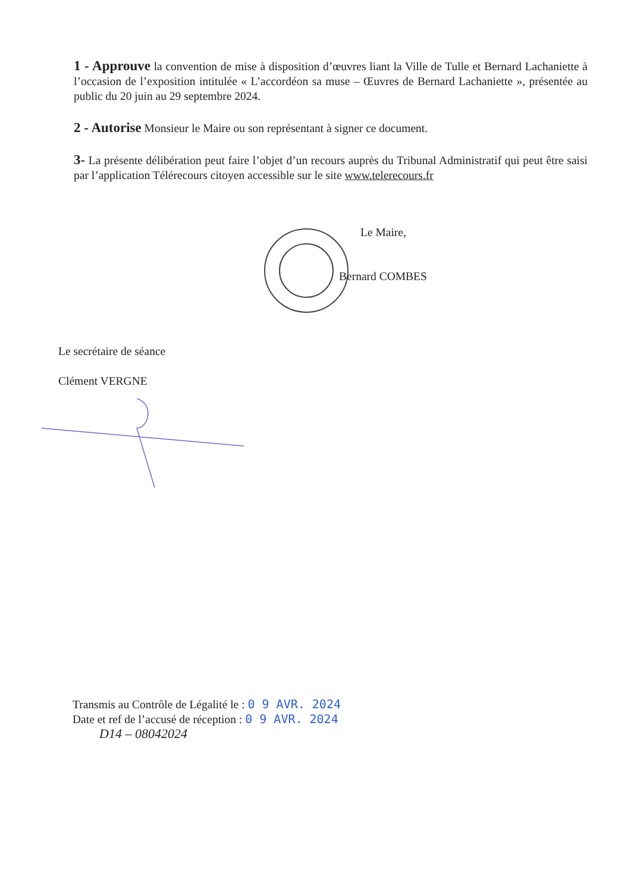1 - Approuve la convention de mise à disposition d’œuvres liant la Ville de Tulle et Bernard Lachaniette à l’occasion de l’exposition intitulée « L’accordéon sa muse – Œuvres de Bernard Lachaniette », présentée au public du 20 juin au 29 septembre 2024.
2 - Autorise Monsieur le Maire ou son représentant à signer ce document.
3- La présente délibération peut faire l’objet d’un recours auprès du Tribunal Administratif qui peut être saisi par l’application Télérecours citoyen accessible sur le site www.telerecours.fr
Le Maire,
Bernard COMBES
Le secrétaire de séance
Clément VERGNE
Transmis au Contrôle de Légalité le : 0 9 AVR. 2024
Date et ref de l’accusé de réception : 0 9 AVR. 2024
D14 – 08042024